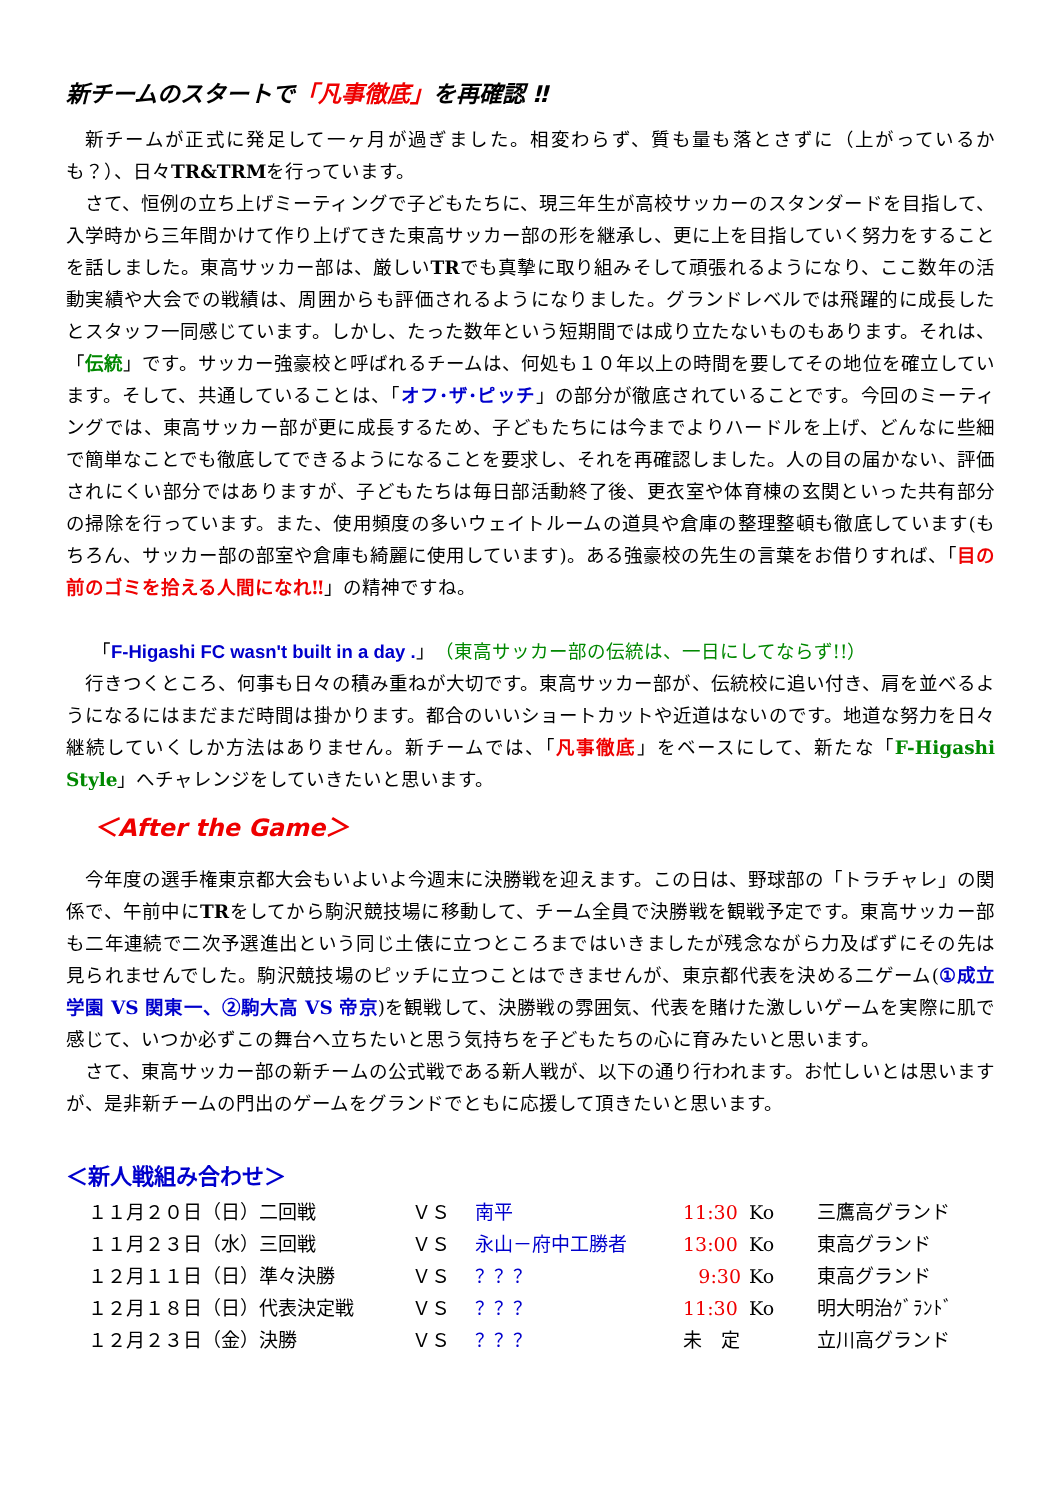新チームのスタートで「凡事徹底」を再確認 ‼
新チームが正式に発足して一ヶ月が過ぎました。相変わらず、質も量も落とさずに（上がっているかも？）、日々TR&TRMを行っています。
さて、恒例の立ち上げミーティングで子どもたちに、現三年生が高校サッカーのスタンダードを目指して、入学時から三年間かけて作り上げてきた東高サッカー部の形を継承し、更に上を目指していく努力をすることを話しました。東高サッカー部は、厳しいTRでも真摯に取り組みそして頑張れるようになり、ここ数年の活動実績や大会での戦績は、周囲からも評価されるようになりました。グランドレベルでは飛躍的に成長したとスタッフ一同感じています。しかし、たった数年という短期間では成り立たないものもあります。それは、「伝統」です。サッカー強豪校と呼ばれるチームは、何処も１０年以上の時間を要してその地位を確立しています。そして、共通していることは、「オフ･ザ･ピッチ」の部分が徹底されていることです。今回のミーティングでは、東高サッカー部が更に成長するため、子どもたちには今までよりハードルを上げ、どんなに些細で簡単なことでも徹底してできるようになることを要求し、それを再確認しました。人の目の届かない、評価されにくい部分ではありますが、子どもたちは毎日部活動終了後、更衣室や体育棟の玄関といった共有部分の掃除を行っています。また、使用頻度の多いウェイトルームの道具や倉庫の整理整頓も徹底しています(もちろん、サッカー部の部室や倉庫も綺麗に使用しています)。ある強豪校の先生の言葉をお借りすれば、「目の前のゴミを拾える人間になれ‼」の精神ですね。
「F-Higashi FC wasn't built in a day .」（東高サッカー部の伝統は、一日にしてならず!!）
行きつくところ、何事も日々の積み重ねが大切です。東高サッカー部が、伝統校に追い付き、肩を並べるようになるにはまだまだ時間は掛かります。都合のいいショートカットや近道はないのです。地道な努力を日々継続していくしか方法はありません。新チームでは、「凡事徹底」をベースにして、新たな「F-Higashi Style」へチャレンジをしていきたいと思います。
＜After the Game＞
今年度の選手権東京都大会もいよいよ今週末に決勝戦を迎えます。この日は、野球部の「トラチャレ」の関係で、午前中にTRをしてから駒沢競技場に移動して、チーム全員で決勝戦を観戦予定です。東高サッカー部も二年連続で二次予選進出という同じ土俵に立つところまではいきましたが残念ながら力及ばずにその先は見られませんでした。駒沢競技場のピッチに立つことはできませんが、東京都代表を決める二ゲーム(①成立学園 VS 関東一、②駒大高 VS 帝京)を観戦して、決勝戦の雰囲気、代表を賭けた激しいゲームを実際に肌で感じて、いつか必ずこの舞台へ立ちたいと思う気持ちを子どもたちの心に育みたいと思います。
さて、東高サッカー部の新チームの公式戦である新人戦が、以下の通り行われます。お忙しいとは思いますが、是非新チームの門出のゲームをグランドでともに応援して頂きたいと思います。
＜新人戦組み合わせ＞
| １１月２０日（日）二回戦 | ＶＳ | 南平 | 11:30 | Ko | 三鷹高グランド |
| １１月２３日（水）三回戦 | ＶＳ | 永山－府中工勝者 | 13:00 | Ko | 東高グランド |
| １２月１１日（日）準々決勝 | ＶＳ | ？？？ | 9:30 | Ko | 東高グランド |
| １２月１８日（日）代表決定戦 | ＶＳ | ？？？ | 11:30 | Ko | 明大明治ｸﾞﾗﾝﾄﾞ |
| １２月２３日（金）決勝 | ＶＳ | ？？？ | 未 定 | | 立川高グランド |